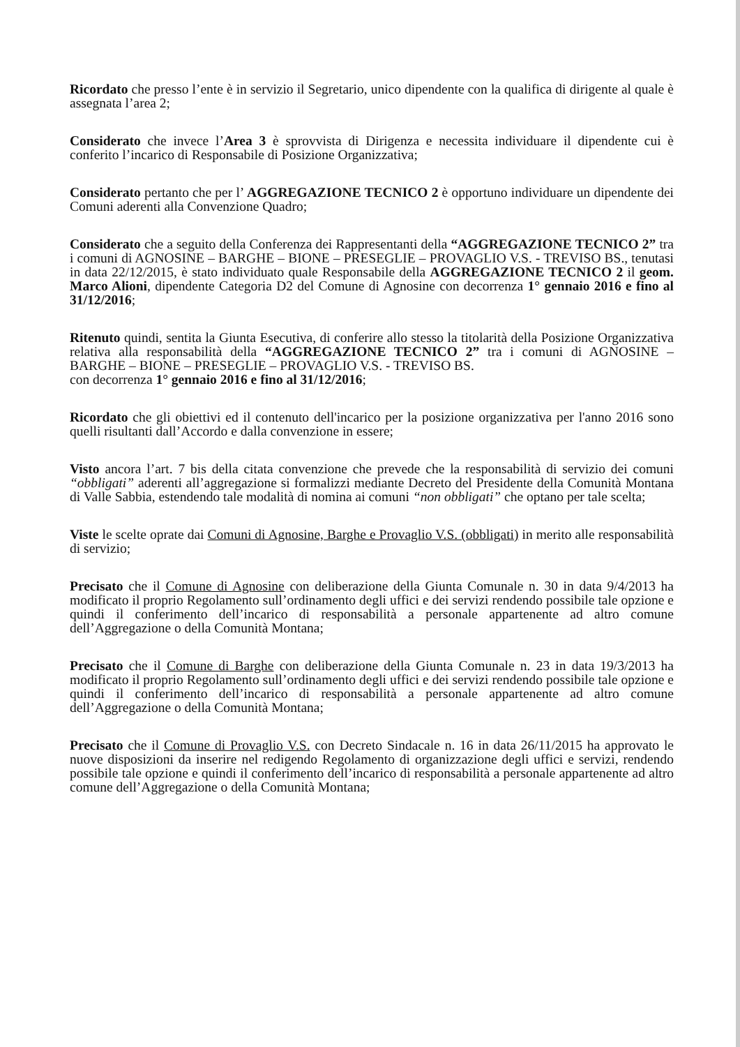Ricordato che presso l’ente è in servizio il Segretario, unico dipendente con la qualifica di dirigente al quale è assegnata l’area 2;
Considerato che invece l’Area 3 è sprovvista di Dirigenza e necessita individuare il dipendente cui è conferito l’incarico di Responsabile di Posizione Organizzativa;
Considerato pertanto che per l’ AGGREGAZIONE TECNICO 2 è opportuno individuare un dipendente dei Comuni aderenti alla Convenzione Quadro;
Considerato che a seguito della Conferenza dei Rappresentanti della “AGGREGAZIONE TECNICO 2” tra i comuni di AGNOSINE – BARGHE – BIONE – PRESEGLIE – PROVAGLIO V.S. - TREVISO BS., tenutasi in data 22/12/2015, è stato individuato quale Responsabile della AGGREGAZIONE TECNICO 2 il geom. Marco Alioni, dipendente Categoria D2 del Comune di Agnosine con decorrenza 1° gennaio 2016 e fino al 31/12/2016;
Ritenuto quindi, sentita la Giunta Esecutiva, di conferire allo stesso la titolarità della Posizione Organizzativa relativa alla responsabilità della “AGGREGAZIONE TECNICO 2” tra i comuni di AGNOSINE – BARGHE – BIONE – PRESEGLIE – PROVAGLIO V.S. - TREVISO BS.
con decorrenza 1° gennaio 2016 e fino al 31/12/2016;
Ricordato che gli obiettivi ed il contenuto dell'incarico per la posizione organizzativa per l'anno 2016 sono quelli risultanti dall’Accordo e dalla convenzione in essere;
Visto ancora l’art. 7 bis della citata convenzione che prevede che la responsabilità di servizio dei comuni “obbligati” aderenti all’aggregazione si formalizzi mediante Decreto del Presidente della Comunità Montana di Valle Sabbia, estendendo tale modalità di nomina ai comuni “non obbligati” che optano per tale scelta;
Viste le scelte oprate dai Comuni di Agnosine, Barghe e Provaglio V.S. (obbligati) in merito alle responsabilità di servizio;
Precisato che il Comune di Agnosine con deliberazione della Giunta Comunale n. 30 in data 9/4/2013 ha modificato il proprio Regolamento sull’ordinamento degli uffici e dei servizi rendendo possibile tale opzione e quindi il conferimento dell’incarico di responsabilità a personale appartenente ad altro comune dell’Aggregazione o della Comunità Montana;
Precisato che il Comune di Barghe con deliberazione della Giunta Comunale n. 23 in data 19/3/2013 ha modificato il proprio Regolamento sull’ordinamento degli uffici e dei servizi rendendo possibile tale opzione e quindi il conferimento dell’incarico di responsabilità a personale appartenente ad altro comune dell’Aggregazione o della Comunità Montana;
Precisato che il Comune di Provaglio V.S. con Decreto Sindacale n. 16 in data 26/11/2015 ha approvato le nuove disposizioni da inserire nel redigendo Regolamento di organizzazione degli uffici e servizi, rendendo possibile tale opzione e quindi il conferimento dell’incarico di responsabilità a personale appartenente ad altro comune dell’Aggregazione o della Comunità Montana;